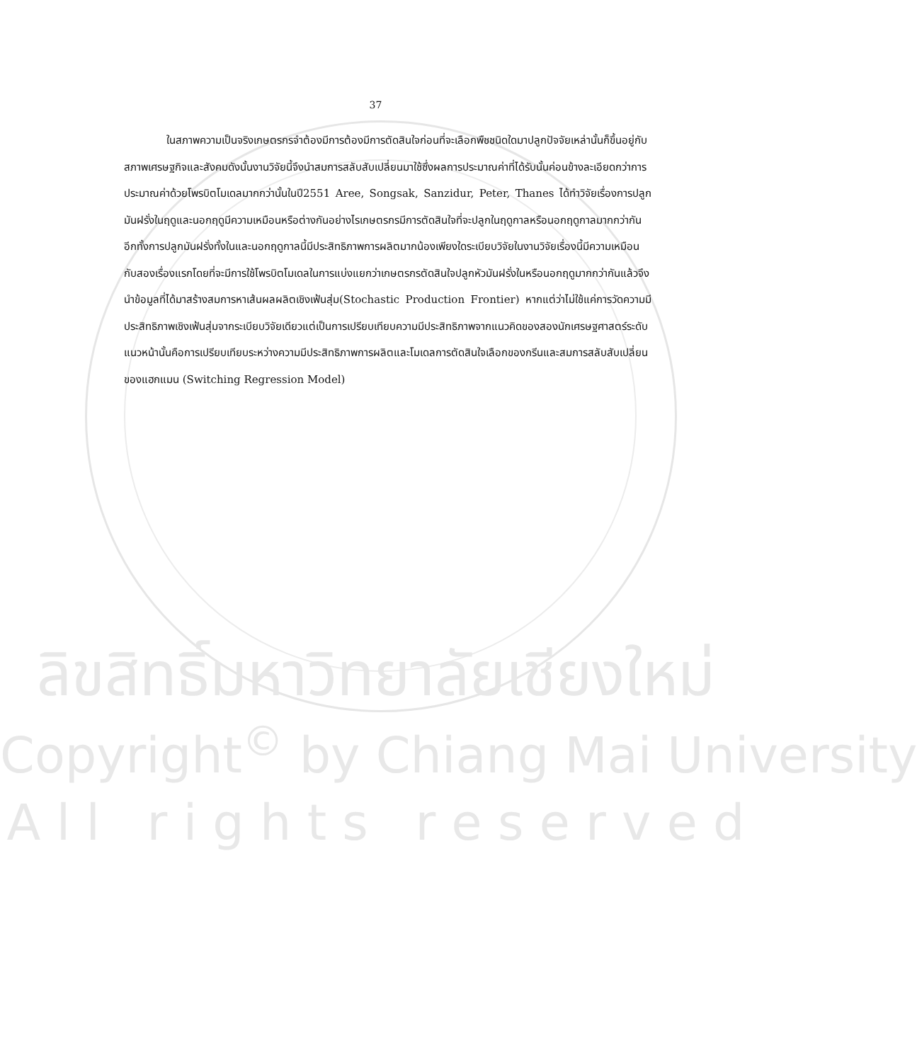37
ในสภาพความเป็นจริงเกษตรกรจำต้องมีการต้องมีการตัดสินใจก่อนที่จะเลือกพืชชนิดใดมาปลูกปัจจัยเหล่านั้นก็ขึ้นอยู่กับสภาพเศรษฐกิจและสังคมดังนั้นงานวิจัยนี้จึงนำสมการสลับสับเปลี่ยนมาใช้ซึ่งผลการประมาณค่าที่ได้รับนั้นค่อนข้างละเอียดกว่าการประมาณค่าด้วยโพรบิตโมเดลมากกว่านั้นในปี2551 Aree, Songsak, Sanzidur, Peter, Thanes ได้ทำวิจัยเรื่องการปลูกมันฝรั่งในฤดูและนอกฤดูมีความเหมือนหรือต่างกันอย่างไรเกษตรกรมีการตัดสินใจที่จะปลูกในฤดูกาลหรือนอกฤดูกาลมากกว่ากันอีกทั้งการปลูกมันฝรั่งทั้งในและนอกฤดูกาลนี้มีประสิทธิภาพการผลิตมากน้องเพียงใดระเบียบวิจัยในงานวิจัยเรื่องนี้มีความเหมือนกับสองเรื่องแรกโดยที่จะมีการใช้โพรบิตโมเดลในการแบ่งแยกว่าเกษตรกรตัดสินใจปลูกหัวมันฝรั่งในหรือนอกฤดูมากกว่ากันแล้วจึงนำข้อมูลที่ได้มาสร้างสมการหาเส้นผลผลิตเชิงเฟ้นสุ่ม(Stochastic Production Frontier) หากแต่ว่าไม่ใช้แค่การวัดความมีประสิทธิภาพเชิงเฟ้นสุ่มจากระเบียบวิจัยเดียวแต่เป็นการเปรียบเทียบความมีประสิทธิภาพจากแนวคิดของสองนักเศรษฐศาสตร์ระดับแนวหน้านั้นคือการเปรียบเทียบระหว่างความมีประสิทธิภาพการผลิตและโมเดลการตัดสินใจเลือกของกรีนและสมการสลับสับเปลี่ยนของแฮกแมน (Switching Regression Model)
ลิขสิทธิ์มหาวิทยาลัยเชียงใหม่
Copyright<sup>©</sup> by Chiang Mai University
A l l r i g h t s r e s e r v e d